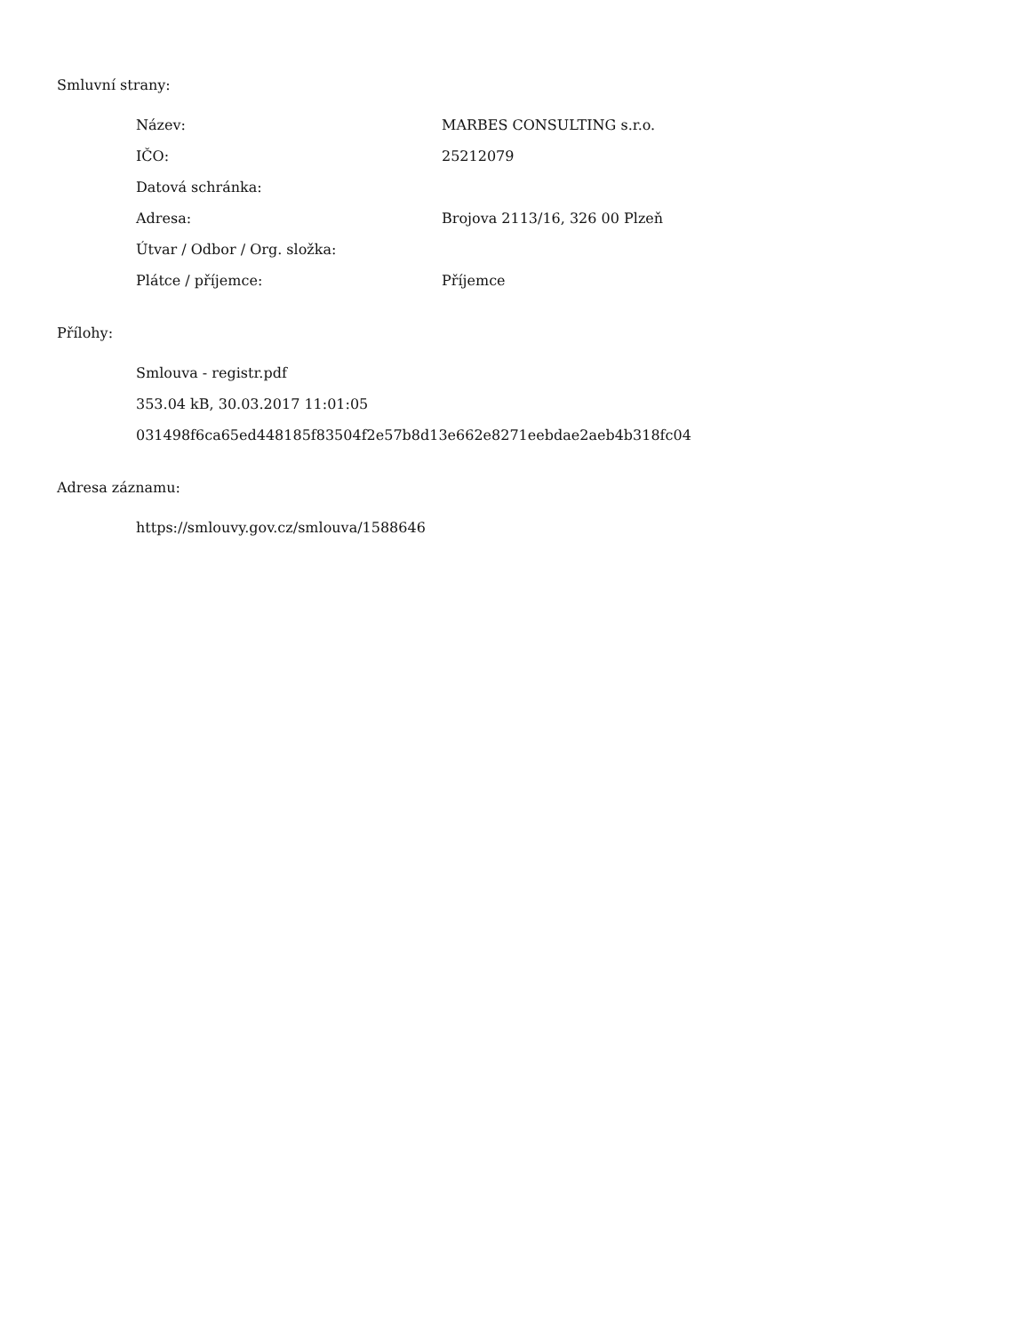Smluvní strany:
| Název: | MARBES CONSULTING s.r.o. |
| IČO: | 25212079 |
| Datová schránka: | |
| Adresa: | Brojova 2113/16, 326 00 Plzeň |
| Útvar / Odbor / Org. složka: | |
| Plátce / příjemce: | Příjemce |
Přílohy:
Smlouva - registr.pdf
353.04 kB, 30.03.2017 11:01:05
031498f6ca65ed448185f83504f2e57b8d13e662e8271eebdae2aeb4b318fc04
Adresa záznamu:
https://smlouvy.gov.cz/smlouva/1588646